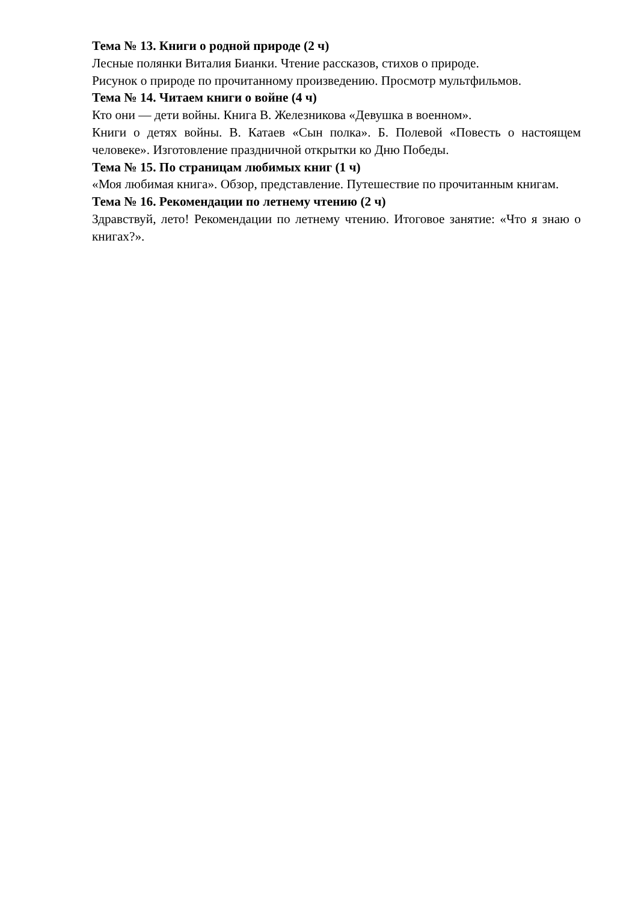Тема № 13. Книги о родной природе (2 ч)
Лесные полянки Виталия Бианки. Чтение рассказов, стихов о природе.
Рисунок о природе по прочитанному произведению. Просмотр мультфильмов.
Тема № 14. Читаем книги о войне (4 ч)
Кто они — дети войны. Книга В. Железникова «Девушка в военном».
Книги о детях войны. В. Катаев «Сын полка». Б. Полевой «Повесть о настоящем человеке». Изготовление праздничной открытки ко Дню Победы.
Тема № 15. По страницам любимых книг (1 ч)
«Моя любимая книга». Обзор, представление. Путешествие по прочитанным книгам.
Тема № 16. Рекомендации по летнему чтению (2 ч)
Здравствуй, лето! Рекомендации по летнему чтению. Итоговое занятие: «Что я знаю о книгах?».